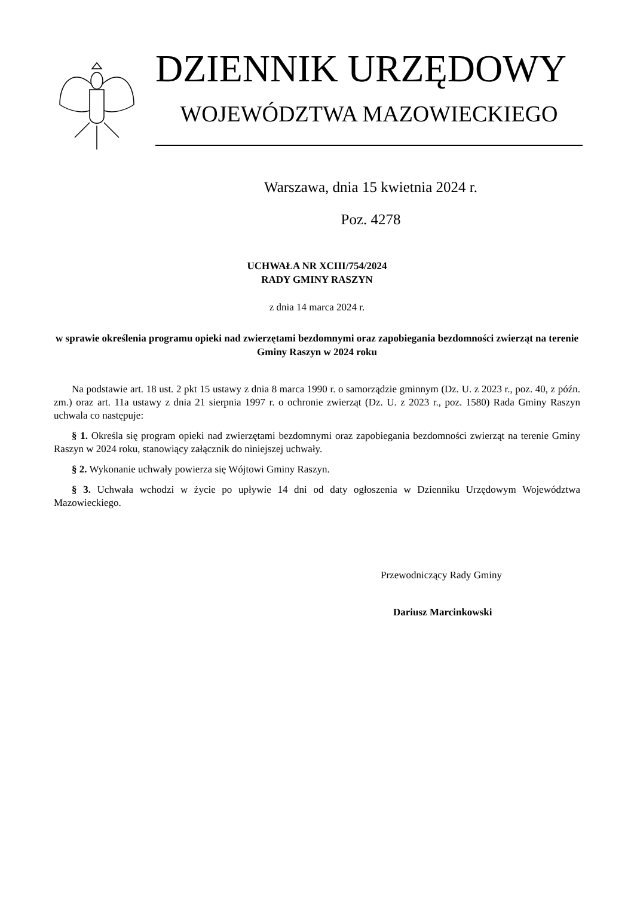DZIENNIK URZĘDOWY
WOJEWÓDZTWA MAZOWIECKIEGO
Warszawa, dnia 15 kwietnia 2024 r.
Poz. 4278
UCHWAŁA NR XCIII/754/2024
RADY GMINY RASZYN
z dnia 14 marca 2024 r.
w sprawie określenia programu opieki nad zwierzętami bezdomnymi oraz zapobiegania bezdomności zwierząt na terenie Gminy Raszyn w 2024 roku
Na podstawie art. 18 ust. 2 pkt 15 ustawy z dnia 8 marca 1990 r. o samorządzie gminnym (Dz. U. z 2023 r., poz. 40, z późn. zm.) oraz art. 11a ustawy z dnia 21 sierpnia 1997 r. o ochronie zwierząt (Dz. U. z 2023 r., poz. 1580) Rada Gminy Raszyn uchwala co następuje:
§ 1. Określa się program opieki nad zwierzętami bezdomnymi oraz zapobiegania bezdomności zwierząt na terenie Gminy Raszyn w 2024 roku, stanowiący załącznik do niniejszej uchwały.
§ 2. Wykonanie uchwały powierza się Wójtowi Gminy Raszyn.
§ 3. Uchwała wchodzi w życie po upływie 14 dni od daty ogłoszenia w Dzienniku Urzędowym Województwa Mazowieckiego.
Przewodniczący Rady Gminy
Dariusz Marcinkowski